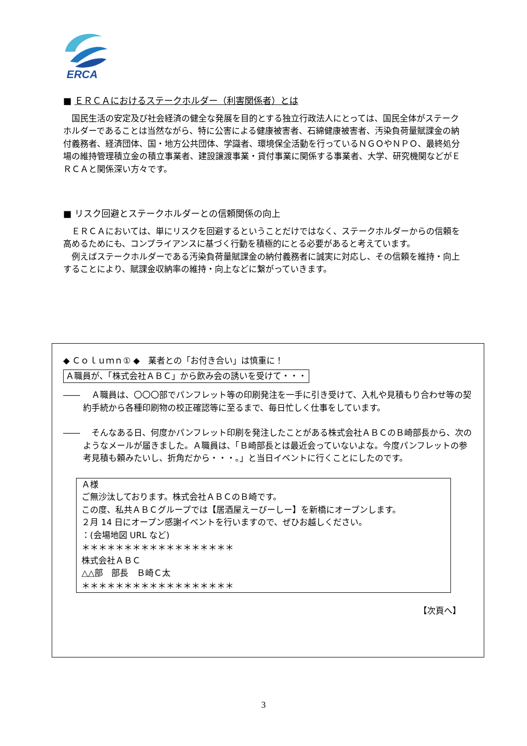ERCA
■ ＥＲＣＡにおけるステークホルダー（利害関係者）とは
　国民生活の安定及び社会経済の健全な発展を目的とする独立行政法人にとっては、国民全体がステークホルダーであることは当然ながら、特に公害による健康被害者、石綿健康被害者、汚染負荷量賦課金の納付義務者、経済団体、国・地方公共団体、学識者、環境保全活動を行っているＮＧＯやＮＰＯ、最終処分場の維持管理積立金の積立事業者、建設譲渡事業・貸付事業に関係する事業者、大学、研究機関などがＥＲＣＡと関係深い方々です。
■ リスク回避とステークホルダーとの信頼関係の向上
　ＥＲＣＡにおいては、単にリスクを回避するということだけではなく、ステークホルダーからの信頼を高めるためにも、コンプライアンスに基づく行動を積極的にとる必要があると考えています。
　例えばステークホルダーである汚染負荷量賦課金の納付義務者に誠実に対応し、その信頼を維持・向上することにより、賦課金収納率の維持・向上などに繋がっていきます。
◆ Ｃｏｌｕｍｎ① ◆　業者との「お付き合い」は慎重に！
Ａ職員が、「株式会社ＡＢＣ」から飲み会の誘いを受けて・・・
――　Ａ職員は、〇〇〇部でパンフレット等の印刷発注を一手に引き受けて、入札や見積もり合わせ等の契約手続から各種印刷物の校正確認等に至るまで、毎日忙しく仕事をしています。
――　そんなある日、何度かパンフレット印刷を発注したことがある株式会社ＡＢＣのＢ崎部長から、次のようなメールが届きました。Ａ職員は、「Ｂ崎部長とは最近会っていないよな。今度パンフレットの参考見積も頼みたいし、折角だから・・・。」と当日イベントに行くことにしたのです。
Ａ様
ご無沙汰しております。株式会社ＡＢＣのＢ崎です。
この度、私共ＡＢＣグループでは【居酒屋えーびーしー】を新橋にオープンします。
２月 14 日にオープン感謝イベントを行いますので、ぜひお越しください。
：(会場地図 URL など)
＊＊＊＊＊＊＊＊＊＊＊＊＊＊＊＊＊＊
株式会社ＡＢＣ
△△部　部長　Ｂ崎Ｃ太
＊＊＊＊＊＊＊＊＊＊＊＊＊＊＊＊＊＊
【次頁へ】
3